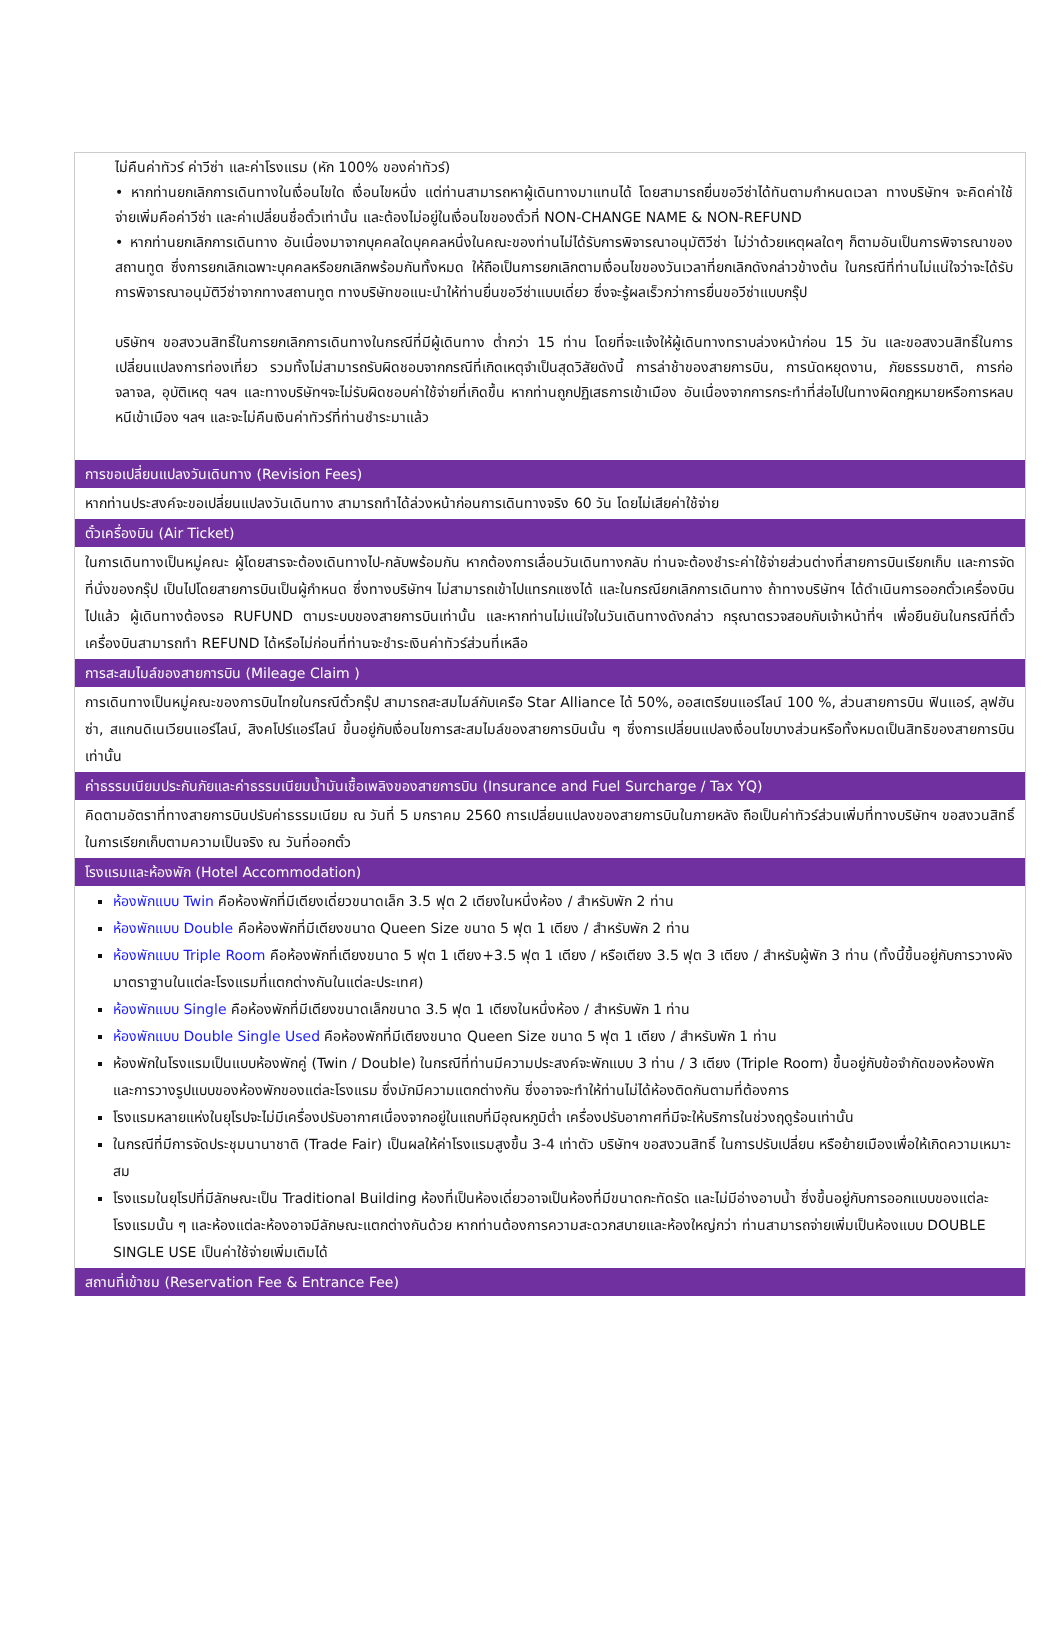ไม่คืนค่าทัวร์ ค่าวีซ่า และค่าโรงแรม (หัก 100% ของค่าทัวร์)
• หากท่านยกเลิกการเดินทางในเงื่อนไขใด เงื่อนไขหนึ่ง แต่ท่านสามารถหาผู้เดินทางมาแทนได้ โดยสามารถยื่นขอวีซ่าได้ทันตามกำหนดเวลา ทางบริษัทฯ จะคิดค่าใช้จ่ายเพิ่มคือค่าวีซ่า และค่าเปลี่ยนชื่อตั๋วเท่านั้น และต้องไม่อยู่ในเงื่อนไขของตั๋วที่ NON-CHANGE NAME & NON-REFUND
• หากท่านยกเลิกการเดินทาง อันเนื่องมาจากบุคคลใดบุคคลหนึ่งในคณะของท่านไม่ได้รับการพิจารณาอนุมัติวีซ่า ไม่ว่าด้วยเหตุผลใดๆ ก็ตามอันเป็นการพิจารณาของสถานทูต ซึ่งการยกเลิกเฉพาะบุคคลหรือยกเลิกพร้อมกันทั้งหมด ให้ถือเป็นการยกเลิกตามเงื่อนไขของวันเวลาที่ยกเลิกดังกล่าวข้างต้น ในกรณีที่ท่านไม่แน่ใจว่าจะได้รับการพิจารณาอนุมัติวีซ่าจากทางสถานทูต ทางบริษัทขอแนะนำให้ท่านยื่นขอวีซ่าแบบเดี่ยว ซึ่งจะรู้ผลเร็วกว่าการยื่นขอวีซ่าแบบกรุ๊ป
บริษัทฯ ขอสงวนสิทธิ์ในการยกเลิกการเดินทางในกรณีที่มีผู้เดินทาง ต่ำกว่า 15 ท่าน โดยที่จะแจ้งให้ผู้เดินทางทราบล่วงหน้าก่อน 15 วัน และขอสงวนสิทธิ์ในการเปลี่ยนแปลงการท่องเที่ยว รวมทั้งไม่สามารถรับผิดชอบจากกรณีที่เกิดเหตุจำเป็นสุดวิสัยดังนี้ การล่าช้าของสายการบิน, การนัดหยุดงาน, ภัยธรรมชาติ, การก่อจลาจล, อุบัติเหตุ ฯลฯ และทางบริษัทฯจะไม่รับผิดชอบค่าใช้จ่ายที่เกิดขึ้น หากท่านถูกปฏิเสธการเข้าเมือง อันเนื่องจากการกระทำที่ส่อไปในทางผิดกฎหมายหรือการหลบหนีเข้าเมือง ฯลฯ และจะไม่คืนเงินค่าทัวร์ที่ท่านชำระมาแล้ว
การขอเปลี่ยนแปลงวันเดินทาง (Revision Fees)
หากท่านประสงค์จะขอเปลี่ยนแปลงวันเดินทาง สามารถทำได้ล่วงหน้าก่อนการเดินทางจริง 60 วัน โดยไม่เสียค่าใช้จ่าย
ตั๋วเครื่องบิน (Air Ticket)
ในการเดินทางเป็นหมู่คณะ ผู้โดยสารจะต้องเดินทางไป-กลับพร้อมกัน หากต้องการเลื่อนวันเดินทางกลับ ท่านจะต้องชำระค่าใช้จ่ายส่วนต่างที่สายการบินเรียกเก็บ และการจัดที่นั่งของกรุ๊ป เป็นไปโดยสายการบินเป็นผู้กำหนด ซึ่งทางบริษัทฯ ไม่สามารถเข้าไปแทรกแซงได้ และในกรณียกเลิกการเดินทาง ถ้าทางบริษัทฯ ได้ดำเนินการออกตั๋วเครื่องบินไปแล้ว ผู้เดินทางต้องรอ RUFUND ตามระบบของสายการบินเท่านั้น และหากท่านไม่แน่ใจในวันเดินทางดังกล่าว กรุณาตรวจสอบกับเจ้าหน้าที่ฯ เพื่อยืนยันในกรณีที่ตั๋วเครื่องบินสามารถทำ REFUND ได้หรือไม่ก่อนที่ท่านจะชำระเงินค่าทัวร์ส่วนที่เหลือ
การสะสมไมล์ของสายการบิน (Mileage Claim )
การเดินทางเป็นหมู่คณะของการบินไทยในกรณีตั๋วกรุ๊ป สามารถสะสมไมล์กับเครือ Star Alliance ได้ 50%, ออสเตรียนแอร์ไลน์ 100 %, ส่วนสายการบิน ฟินแอร์, ลุฟฮันซ่า, สแกนดิเนเวียนแอร์ไลน์, สิงคโปร์แอร์ไลน์ ขึ้นอยู่กับเงื่อนไขการสะสมไมล์ของสายการบินนั้น ๆ ซึ่งการเปลี่ยนแปลงเงื่อนไขบางส่วนหรือทั้งหมดเป็นสิทธิของสายการบินเท่านั้น
ค่าธรรมเนียมประกันภัยและค่าธรรมเนียมน้ำมันเชื้อเพลิงของสายการบิน (Insurance and Fuel Surcharge / Tax YQ)
คิดตามอัตราที่ทางสายการบินปรับค่าธรรมเนียม ณ วันที่ 5 มกราคม 2560 การเปลี่ยนแปลงของสายการบินในภายหลัง ถือเป็นค่าทัวร์ส่วนเพิ่มที่ทางบริษัทฯ ขอสงวนสิทธิ์ในการเรียกเก็บตามความเป็นจริง ณ วันที่ออกตั๋ว
โรงแรมและห้องพัก (Hotel Accommodation)
ห้องพักแบบ Twin คือห้องพักที่มีเตียงเดี่ยวขนาดเล็ก 3.5 ฟุต 2 เตียงในหนึ่งห้อง / สำหรับพัก 2 ท่าน
ห้องพักแบบ Double คือห้องพักที่มีเตียงขนาด Queen Size ขนาด 5 ฟุต 1 เตียง / สำหรับพัก 2 ท่าน
ห้องพักแบบ Triple Room คือห้องพักที่เตียงขนาด 5 ฟุต 1 เตียง+3.5 ฟุต 1 เตียง / หรือเตียง 3.5 ฟุต 3 เตียง / สำหรับผู้พัก 3 ท่าน (ทั้งนี้ขึ้นอยู่กับการวางผังมาตราฐานในแต่ละโรงแรมที่แตกต่างกันในแต่ละประเทศ)
ห้องพักแบบ Single คือห้องพักที่มีเตียงขนาดเล็กขนาด 3.5 ฟุต 1 เตียงในหนึ่งห้อง / สำหรับพัก 1 ท่าน
ห้องพักแบบ Double Single Used คือห้องพักที่มีเตียงขนาด Queen Size ขนาด 5 ฟุต 1 เตียง / สำหรับพัก 1 ท่าน
ห้องพักในโรงแรมเป็นแบบห้องพักคู่ (Twin / Double) ในกรณีที่ท่านมีความประสงค์จะพักแบบ 3 ท่าน / 3 เตียง (Triple Room) ขึ้นอยู่กับข้อจำกัดของห้องพัก และการวางรูปแบบของห้องพักของแต่ละโรงแรม ซึ่งมักมีความแตกต่างกัน ซึ่งอาจจะทำให้ท่านไม่ได้ห้องติดกันตามที่ต้องการ
โรงแรมหลายแห่งในยุโรปจะไม่มีเครื่องปรับอากาศเนื่องจากอยู่ในแถบที่มีอุณหภูมิต่ำ เครื่องปรับอากาศที่มีจะให้บริการในช่วงฤดูร้อนเท่านั้น
ในกรณีที่มีการจัดประชุมนานาชาติ (Trade Fair) เป็นผลให้ค่าโรงแรมสูงขึ้น 3-4 เท่าตัว บริษัทฯ ขอสงวนสิทธิ์ ในการปรับเปลี่ยน หรือย้ายเมืองเพื่อให้เกิดความเหมาะสม
โรงแรมในยุโรปที่มีลักษณะเป็น Traditional Building ห้องที่เป็นห้องเดี่ยวอาจเป็นห้องที่มีขนาดกะทัดรัด และไม่มีอ่างอาบน้ำ ซึ่งขึ้นอยู่กับการออกแบบของแต่ละโรงแรมนั้น ๆ และห้องแต่ละห้องอาจมีลักษณะแตกต่างกันด้วย หากท่านต้องการความสะดวกสบายและห้องใหญ่กว่า ท่านสามารถจ่ายเพิ่มเป็นห้องแบบ DOUBLE SINGLE USE เป็นค่าใช้จ่ายเพิ่มเติมได้
สถานที่เข้าชม (Reservation Fee & Entrance Fee)